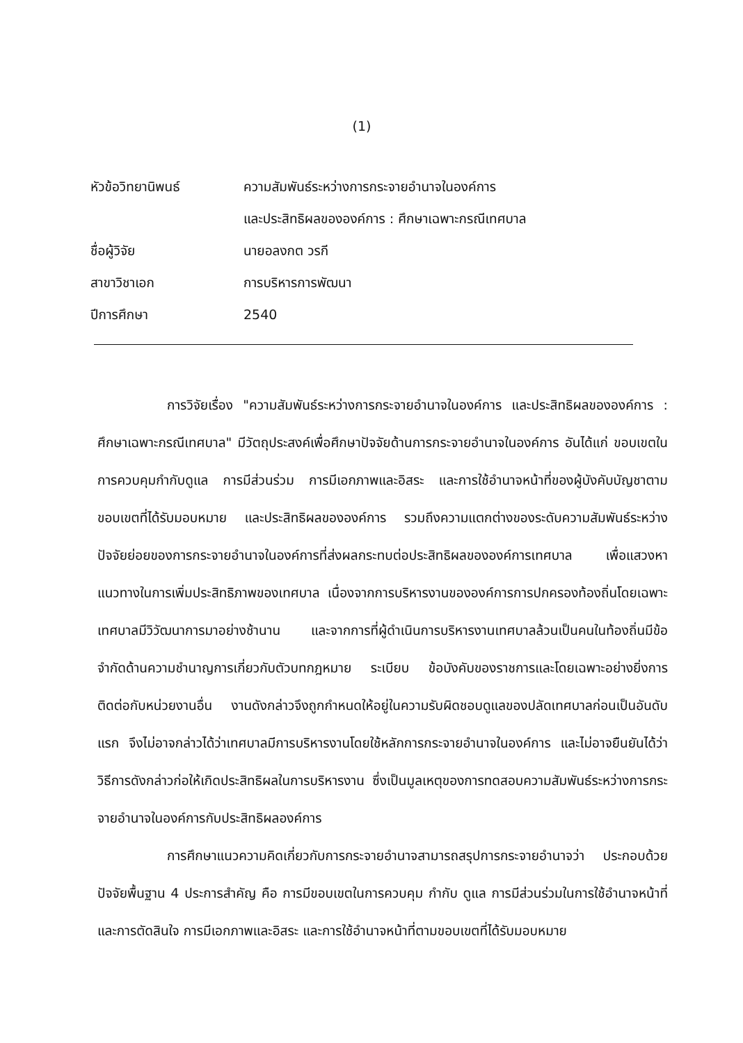(1)
หัวข้อวิทยานิพนธ์ ความสัมพันธ์ระหว่างการกระจายอำนาจในองค์การ
และประสิทธิผลขององค์การ : ศึกษาเฉพาะกรณีเทศบาล
ชื่อผู้วิจัย นายอลงกต วรกี
สาขาวิชาเอก การบริหารการพัฒนา
ปีการศึกษา 2540
การวิจัยเรื่อง "ความสัมพันธ์ระหว่างการกระจายอำนาจในองค์การ และประสิทธิผลขององค์การ : ศึกษาเฉพาะกรณีเทศบาล" มีวัตถุประสงค์เพื่อศึกษาปัจจัยด้านการกระจายอำนาจในองค์การ อันได้แก่ ขอบเขตในการควบคุมกำกับดูแล การมีส่วนร่วม การมีเอกภาพและอิสระ และการใช้อำนาจหน้าที่ของผู้บังคับบัญชาตามขอบเขตที่ได้รับมอบหมาย และประสิทธิผลขององค์การ รวมถึงความแตกต่างของระดับความสัมพันธ์ระหว่างปัจจัยย่อยของการกระจายอำนาจในองค์การที่ส่งผลกระทบต่อประสิทธิผลขององค์การเทศบาล เพื่อแสวงหาแนวทางในการเพิ่มประสิทธิภาพของเทศบาล เนื่องจากการบริหารงานขององค์การการปกครองท้องถิ่นโดยเฉพาะเทศบาลมีวิวัฒนาการมาอย่างช้านาน และจากการที่ผู้ดำเนินการบริหารงานเทศบาลล้วนเป็นคนในท้องถิ่นมีข้อจำกัดด้านความชำนาญการเกี่ยวกับตัวบทกฎหมาย ระเบียบ ข้อบังคับของราชการและโดยเฉพาะอย่างยิ่งการติดต่อกับหน่วยงานอื่น งานดังกล่าวจึงถูกกำหนดให้อยู่ในความรับผิดชอบดูแลของปลัดเทศบาลก่อนเป็นอันดับแรก จึงไม่อาจกล่าวได้ว่าเทศบาลมีการบริหารงานโดยใช้หลักการกระจายอำนาจในองค์การ และไม่อาจยืนยันได้ว่า วิธีการดังกล่าวก่อให้เกิดประสิทธิผลในการบริหารงาน ซึ่งเป็นมูลเหตุของการทดสอบความสัมพันธ์ระหว่างการกระจายอำนาจในองค์การกับประสิทธิผลองค์การ
การศึกษาแนวความคิดเกี่ยวกับการกระจายอำนาจสามารถสรุปการกระจายอำนาจว่า ประกอบด้วย ปัจจัยพื้นฐาน 4 ประการสำคัญ คือ การมีขอบเขตในการควบคุม กำกับ ดูแล การมีส่วนร่วมในการใช้อำนาจหน้าที่ และการตัดสินใจ การมีเอกภาพและอิสระ และการใช้อำนาจหน้าที่ตามขอบเขตที่ได้รับมอบหมาย